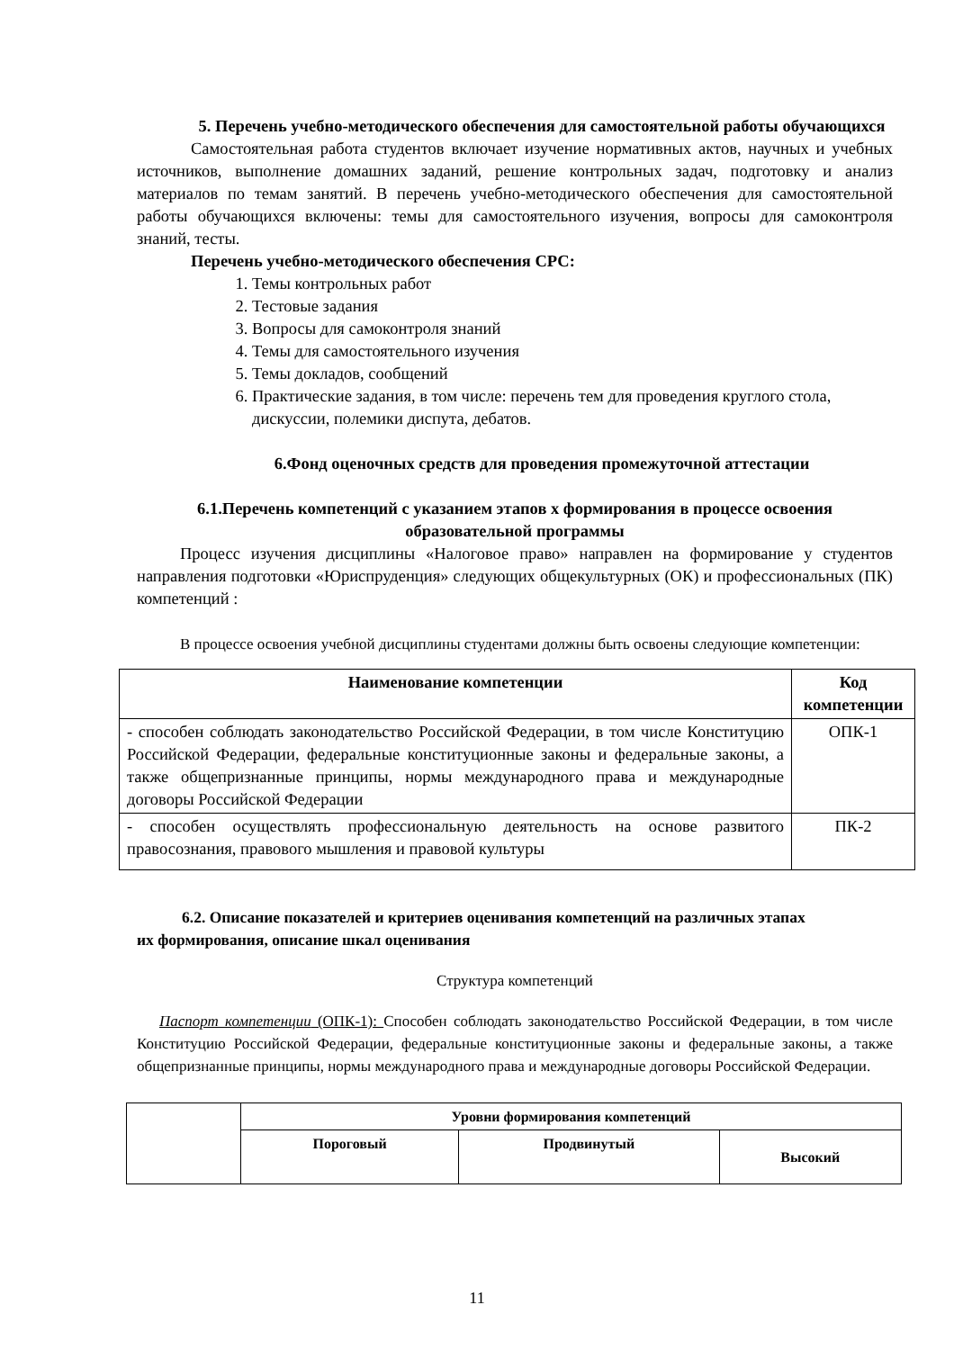5. Перечень учебно-методического обеспечения для самостоятельной работы обучающихся
Самостоятельная работа студентов включает изучение нормативных актов, научных и учебных источников, выполнение домашних заданий, решение контрольных задач, подготовку и анализ материалов по темам занятий. В перечень учебно-методического обеспечения для самостоятельной работы обучающихся включены: темы для самостоятельного изучения, вопросы для самоконтроля знаний, тесты.
Перечень учебно-методического обеспечения СРС:
1. Темы контрольных работ
2. Тестовые задания
3. Вопросы для самоконтроля знаний
4. Темы для самостоятельного изучения
5. Темы докладов, сообщений
6. Практические задания, в том числе: перечень тем для проведения круглого стола, дискуссии, полемики диспута, дебатов.
6.Фонд оценочных средств для проведения промежуточной аттестации
6.1.Перечень компетенций с указанием этапов х формирования в процессе освоения образовательной программы
Процесс изучения дисциплины «Налоговое право» направлен на формирование у студентов направления подготовки «Юриспруденция» следующих общекультурных (ОК) и профессиональных (ПК) компетенций :
В процессе освоения учебной дисциплины студентами должны быть освоены следующие компетенции:
| Наименование компетенции | Код компетенции |
| --- | --- |
| - способен соблюдать законодательство Российской Федерации, в том числе Конституцию Российской Федерации, федеральные конституционные законы и федеральные законы, а также общепризнанные принципы, нормы международного права и международные договоры Российской Федерации | ОПК-1 |
| - способен осуществлять профессиональную деятельность на основе развитого правосознания, правового мышления и правовой культуры | ПК-2 |
6.2. Описание показателей и критериев оценивания компетенций на различных этапах
их формирования, описание шкал оценивания
Структура компетенций
Паспорт компетенции (ОПК-1): Способен соблюдать законодательство Российской Федерации, в том числе Конституцию Российской Федерации, федеральные конституционные законы и федеральные законы, а также общепризнанные принципы, нормы международного права и международные договоры Российской Федерации.
| | Уровни формирования компетенций | | |
| | Пороговый | Продвинутый | Высокий |
11